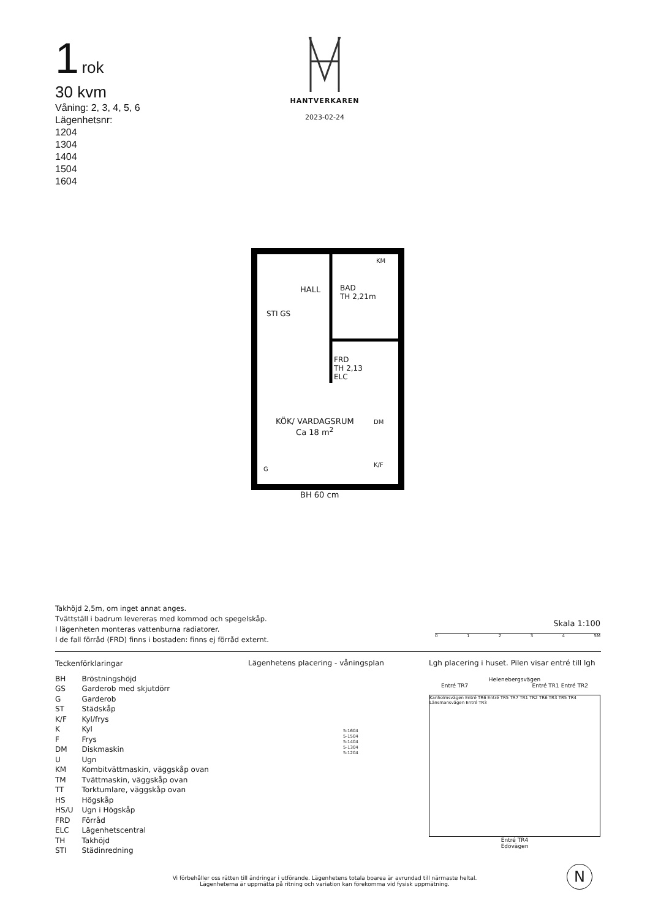1 rok
30 kvm
Våning: 2, 3, 4, 5, 6
Lägenhetsnr:
1204
1304
1404
1504
1604
HANTVERKAREN
2023-02-24
HALL
BAD
TH 2,21m
STI GS
FRD
TH 2,13
ELC
KM
DM
K/F
G
KÖK/ VARDAGSRUM
Ca 18 m<sup>2</sup>
BH 60 cm
Takhöjd 2,5m, om inget annat anges.
Tvättställ i badrum levereras med kommod och spegelskåp.
I lägenheten monteras vattenburna radiatorer.
I de fall förråd (FRD) finns i bostaden: finns ej förråd externt.
Skala 1:100
01234 5M
Teckenförklaringar
| BH | Bröstningshöjd |
| GS | Garderob med skjutdörr |
| G | Garderob |
| ST | Städskåp |
| K/F | Kyl/frys |
| K | Kyl |
| F | Frys |
| DM | Diskmaskin |
| U | Ugn |
| KM | Kombitvättmaskin, väggskåp ovan |
| TM | Tvättmaskin, väggskåp ovan |
| TT | Torktumlare, väggskåp ovan |
| HS | Högskåp |
| HS/U | Ugn i Högskåp |
| FRD | Förråd |
| ELC | Lägenhetscentral |
| TH | Takhöjd |
| STI | Städinredning |
Lägenhetens placering - våningsplan
5-1604
5-1504
5-1404
5-1304
5-1204
Lgh placering i huset. Pilen visar entré till lgh
Helenebergsvägen
Entré TR7 Entré TR1 Entré TR2
Kanholmsvägen Entré TR6 Entré TR5 TR7 TR1 TR2 TR6 TR3 TR5 TR4 Länsmansvägen Entré TR3
Entré TR4
Edövägen
Vi förbehåller oss rätten till ändringar i utförande. Lägenhetens totala boarea är avrundad till närmaste heltal.
Lägenheterna är uppmätta på ritning och variation kan förekomma vid fysisk uppmätning.
N